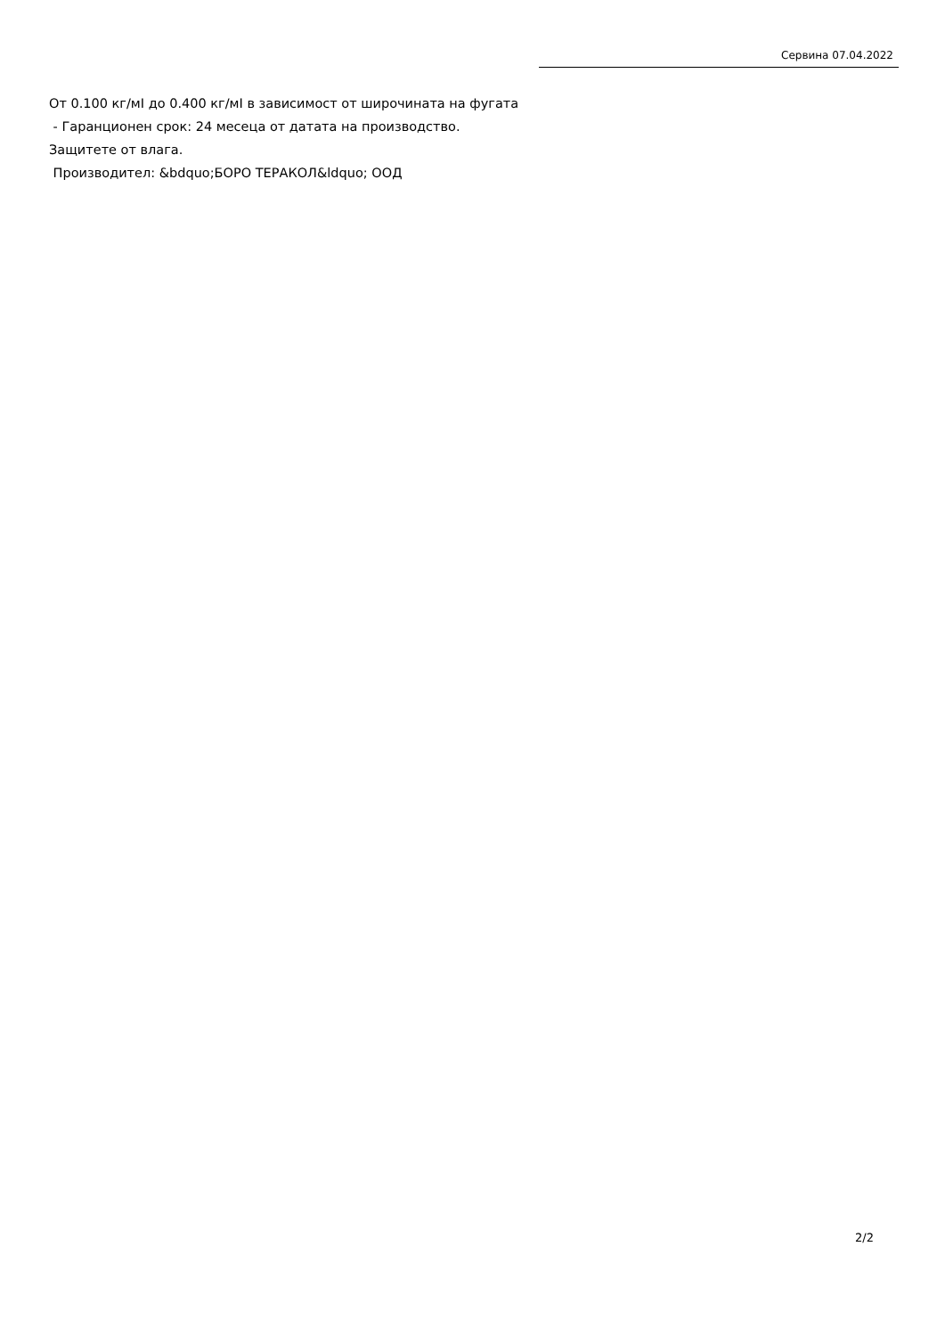Сервина 07.04.2022
От 0.100 кг/мI до 0.400 кг/мI в зависимост от широчината на фугата
- Гаранционен срок: 24 месеца от датата на производство.
Защитете от влага.
Производител: &bdquo;БОРО ТЕРАКОЛ&ldquo; ООД
2/2